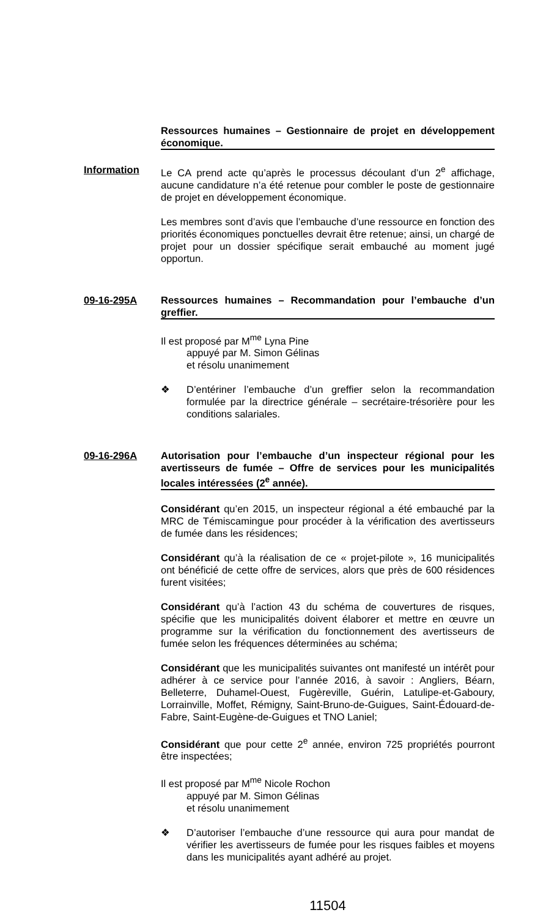Ressources humaines – Gestionnaire de projet en développement économique.
Information Le CA prend acte qu’après le processus découlant d’un 2<sup>e</sup> affichage, aucune candidature n’a été retenue pour combler le poste de gestionnaire de projet en développement économique.
Les membres sont d’avis que l’embauche d’une ressource en fonction des priorités économiques ponctuelles devrait être retenue; ainsi, un chargé de projet pour un dossier spécifique serait embauché au moment jugé opportun.
09-16-295A
Ressources humaines – Recommandation pour l’embauche d’un greffier.
Il est proposé par M<sup>me</sup> Lyna Pine
appuyé par M. Simon Gélinas
et résolu unanimement
❖ D’entériner l’embauche d’un greffier selon la recommandation formulée par la directrice générale – secrétaire-trésorière pour les conditions salariales.
09-16-296A
Autorisation pour l’embauche d’un inspecteur régional pour les avertisseurs de fumée – Offre de services pour les municipalités locales intéressées (2<sup>e</sup> année).
Considérant qu’en 2015, un inspecteur régional a été embauché par la MRC de Témiscamingue pour procéder à la vérification des avertisseurs de fumée dans les résidences;
Considérant qu’à la réalisation de ce « projet-pilote », 16 municipalités ont bénéficié de cette offre de services, alors que près de 600 résidences furent visitées;
Considérant qu’à l’action 43 du schéma de couvertures de risques, spécifie que les municipalités doivent élaborer et mettre en œuvre un programme sur la vérification du fonctionnement des avertisseurs de fumée selon les fréquences déterminées au schéma;
Considérant que les municipalités suivantes ont manifesté un intérêt pour adhérer à ce service pour l’année 2016, à savoir : Angliers, Béarn, Belleterre, Duhamel-Ouest, Fugèreville, Guérin, Latulipe-et-Gaboury, Lorrainville, Moffet, Rémigny, Saint-Bruno-de-Guigues, Saint-Édouard-de-Fabre, Saint-Eugène-de-Guigues et TNO Laniel;
Considérant que pour cette 2<sup>e</sup> année, environ 725 propriétés pourront être inspectées;
Il est proposé par M<sup>me</sup> Nicole Rochon
appuyé par M. Simon Gélinas
et résolu unanimement
❖ D’autoriser l’embauche d’une ressource qui aura pour mandat de vérifier les avertisseurs de fumée pour les risques faibles et moyens dans les municipalités ayant adhéré au projet.
11504